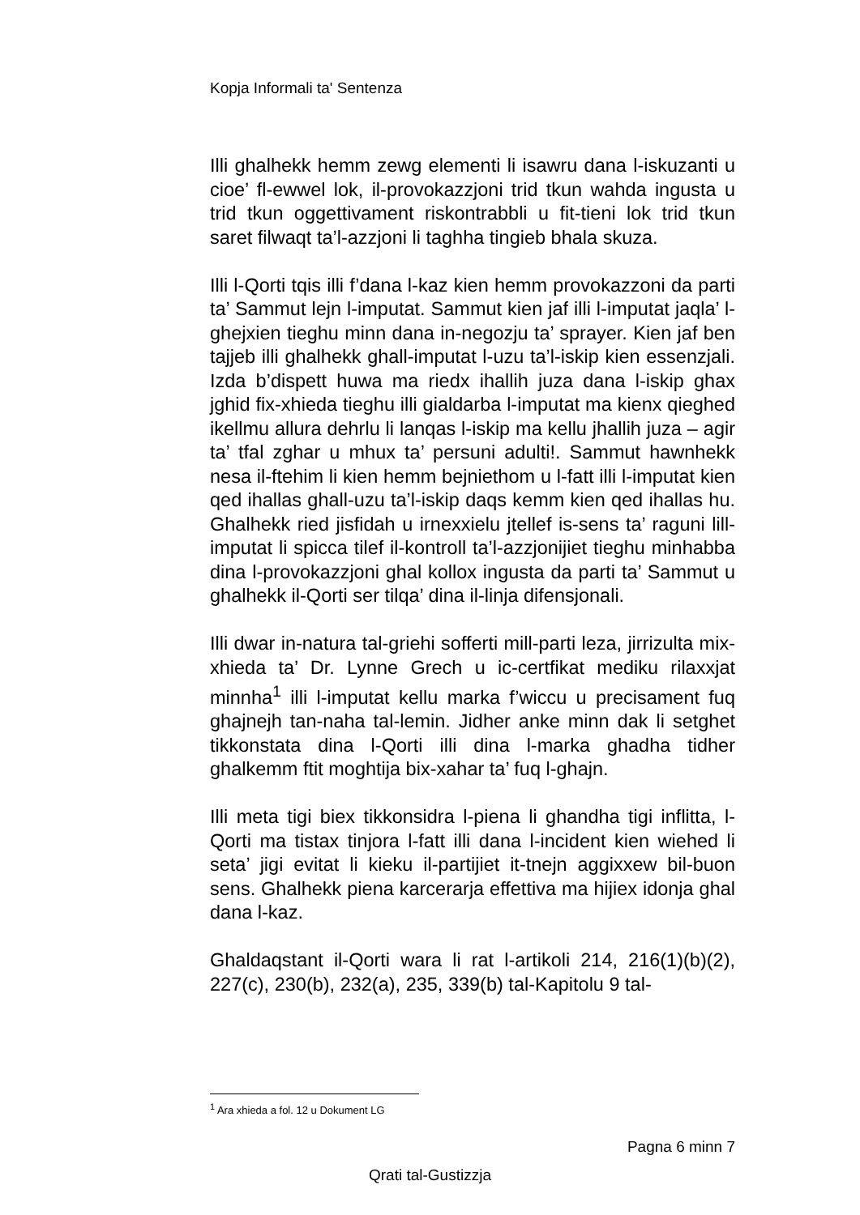Kopja Informali ta' Sentenza
Illi ghalhekk hemm zewg elementi li isawru dana l-iskuzanti u cioe’ fl-ewwel lok, il-provokazzjoni trid tkun wahda ingusta u trid tkun oggettivament riskontrabbli u fit-tieni lok trid tkun saret filwaqt ta’l-azzjoni li taghha tingieb bhala skuza.
Illi l-Qorti tqis illi f’dana l-kaz kien hemm provokazzoni da parti ta’ Sammut lejn l-imputat. Sammut kien jaf illi l-imputat jaqla’ l-ghejxien tieghu minn dana in-negozju ta’ sprayer. Kien jaf ben tajjeb illi ghalhekk ghall-imputat l-uzu ta’l-iskip kien essenzjali. Izda b’dispett huwa ma riedx ihallih juza dana l-iskip ghax jghid fix-xhieda tieghu illi gialdarba l-imputat ma kienx qieghed ikellmu allura dehrlu li lanqas l-iskip ma kellu jhallih juza – agir ta’ tfal zghar u mhux ta’ persuni adulti!. Sammut hawnhekk nesa il-ftehim li kien hemm bejniethom u l-fatt illi l-imputat kien qed ihallas ghall-uzu ta’l-iskip daqs kemm kien qed ihallas hu. Ghalhekk ried jisfidah u irnexxielu jtellef is-sens ta’ raguni lill-imputat li spicca tilef il-kontroll ta’l-azzjonijiet tieghu minhabba dina l-provokazzjoni ghal kollox ingusta da parti ta’ Sammut u ghalhekk il-Qorti ser tilqa’ dina il-linja difensjonali.
Illi dwar in-natura tal-griehi sofferti mill-parti leza, jirrizulta mix-xhieda ta’ Dr. Lynne Grech u ic-certfikat mediku rilaxxjat minnha<sup>1</sup> illi l-imputat kellu marka f’wiccu u precisament fuq ghajnejh tan-naha tal-lemin. Jidher anke minn dak li setghet tikkonstata dina l-Qorti illi dina l-marka ghadha tidher ghalkemm ftit moghtija bix-xahar ta’ fuq l-ghajn.
Illi meta tigi biex tikkonsidra l-piena li ghandha tigi inflitta, l-Qorti ma tistax tinjora l-fatt illi dana l-incident kien wiehed li seta’ jigi evitat li kieku il-partijiet it-tnejn aggixxew bil-buon sens. Ghalhekk piena karcerarja effettiva ma hijiex idonja ghal dana l-kaz.
Ghaldaqstant il-Qorti wara li rat l-artikoli 214, 216(1)(b)(2), 227(c), 230(b), 232(a), 235, 339(b) tal-Kapitolu 9 tal-
<sup>1</sup> Ara xhieda a fol. 12 u Dokument LG
Pagna 6 minn 7
Qrati tal-Gustizzja